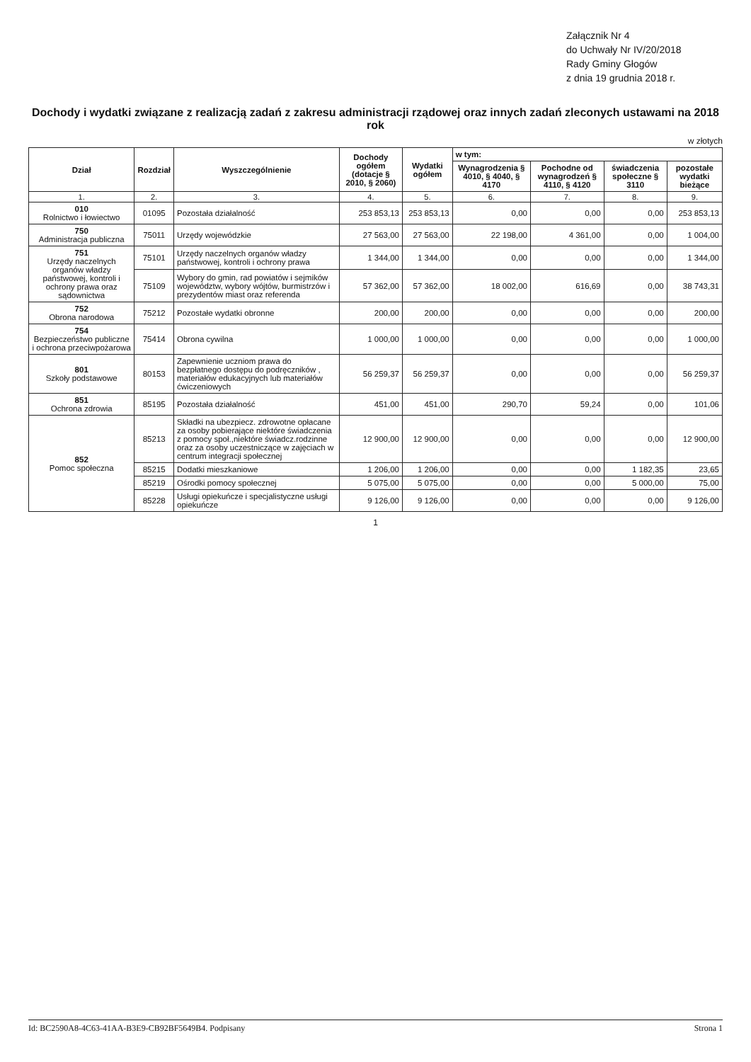Załącznik Nr 4
do Uchwały Nr IV/20/2018
Rady Gminy Głogów
z dnia 19 grudnia 2018 r.
Dochody i wydatki związane z realizacją zadań z zakresu administracji rządowej oraz innych zadań zleconych ustawami na 2018 rok
w złotych
| Dział | Rozdział | Wyszczególnienie | Dochody ogółem (dotacje § 2010, § 2060) | Wydatki ogółem | w tym: | | | |
| --- | --- | --- | --- | --- | --- | --- | --- | --- |
| | | | | | Wynagrodzenia § 4010, § 4040, § 4170 | Pochodne od wynagrodzeń § 4110, § 4120 | świadczenia społeczne § 3110 | pozostałe wydatki bieżące |
| 1. | 2. | 3. | 4. | 5. | 6. | 7. | 8. | 9. |
| 010 Rolnictwo i łowiectwo | 01095 | Pozostała działalność | 253 853,13 | 253 853,13 | 0,00 | 0,00 | 0,00 | 253 853,13 |
| 750 Administracja publiczna | 75011 | Urzędy wojewódzkie | 27 563,00 | 27 563,00 | 22 198,00 | 4 361,00 | 0,00 | 1 004,00 |
| 751 Urzędy naczelnych organów władzy państwowej, kontroli i ochrony prawa oraz sądownictwa | 75101 | Urzędy naczelnych organów władzy państwowej, kontroli i ochrony prawa | 1 344,00 | 1 344,00 | 0,00 | 0,00 | 0,00 | 1 344,00 |
| | 75109 | Wybory do gmin, rad powiatów i sejmików województw, wybory wójtów, burmistrzów i prezydentów miast oraz referenda | 57 362,00 | 57 362,00 | 18 002,00 | 616,69 | 0,00 | 38 743,31 |
| 752 Obrona narodowa | 75212 | Pozostałe wydatki obronne | 200,00 | 200,00 | 0,00 | 0,00 | 0,00 | 200,00 |
| 754 Bezpieczeństwo publiczne i ochrona przeciwpożarowa | 75414 | Obrona cywilna | 1 000,00 | 1 000,00 | 0,00 | 0,00 | 0,00 | 1 000,00 |
| 801 Szkoły podstawowe | 80153 | Zapewnienie uczniom prawa do bezpłatnego dostępu do podręczników , materiałów edukacyjnych lub materiałów ćwiczeniowych | 56 259,37 | 56 259,37 | 0,00 | 0,00 | 0,00 | 56 259,37 |
| 851 Ochrona zdrowia | 85195 | Pozostała działalność | 451,00 | 451,00 | 290,70 | 59,24 | 0,00 | 101,06 |
| 852 Pomoc społeczna | 85213 | Składki na ubezpiecz. zdrowotne opłacane za osoby pobierające niektóre świadczenia z pomocy społ.,niektóre świadcz.rodzinne oraz za osoby uczestniczące w zajęciach w centrum integracji społecznej | 12 900,00 | 12 900,00 | 0,00 | 0,00 | 0,00 | 12 900,00 |
| | 85215 | Dodatki mieszkaniowe | 1 206,00 | 1 206,00 | 0,00 | 0,00 | 1 182,35 | 23,65 |
| | 85219 | Ośrodki pomocy społecznej | 5 075,00 | 5 075,00 | 0,00 | 0,00 | 5 000,00 | 75,00 |
| | 85228 | Usługi opiekuńcze i specjalistyczne usługi opiekuńcze | 9 126,00 | 9 126,00 | 0,00 | 0,00 | 0,00 | 9 126,00 |
1
Id: BC2590A8-4C63-41AA-B3E9-CB92BF5649B4. Podpisany Strona 1